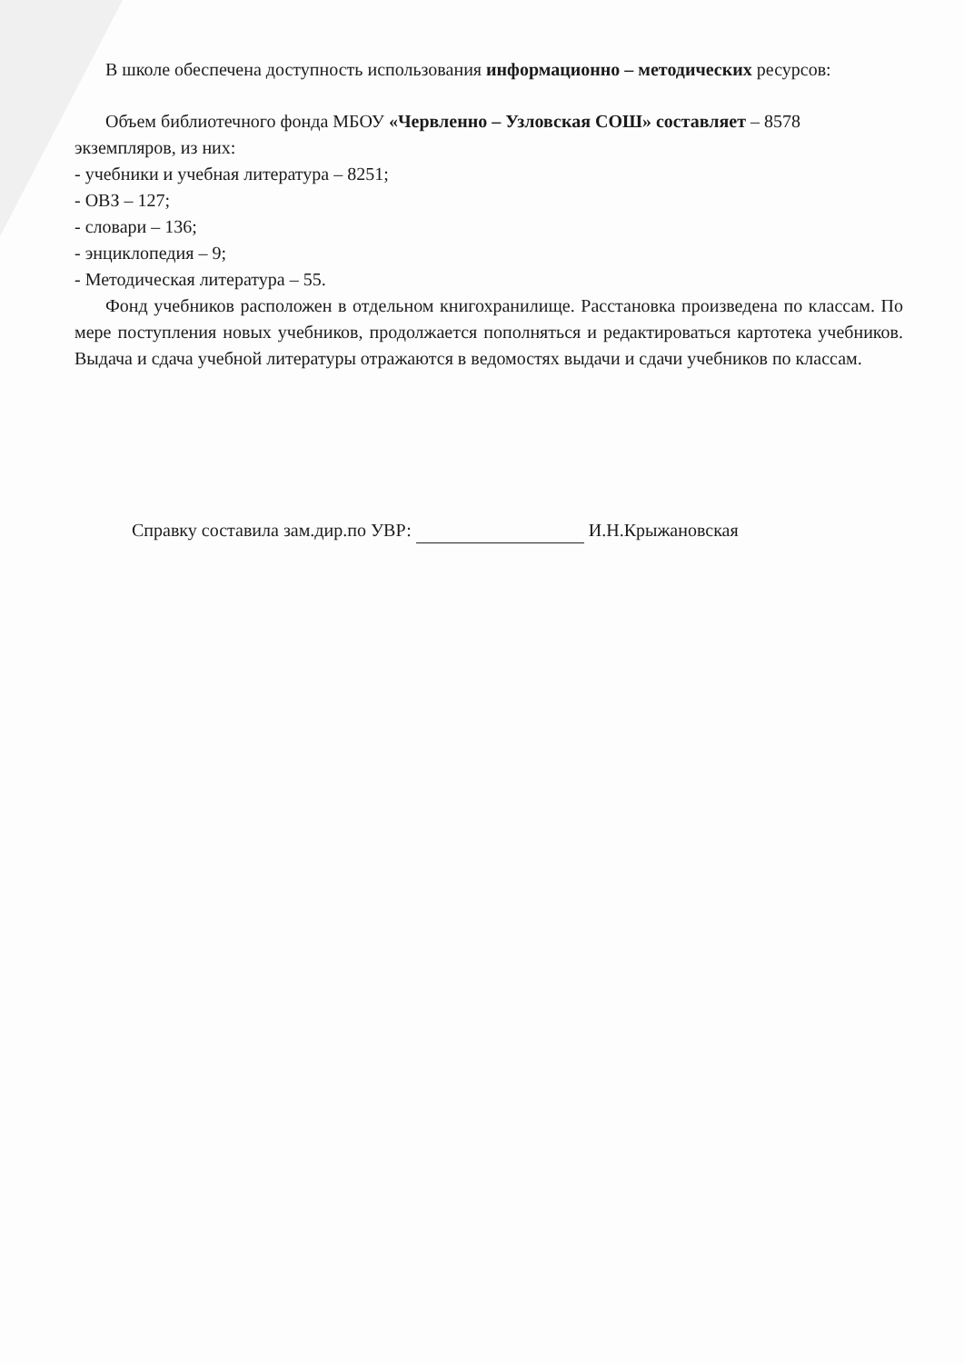В школе обеспечена доступность использования информационно – методических ресурсов:
Объем библиотечного фонда МБОУ «Червленно – Узловская СОШ» составляет – 8578 экземпляров, из них:
- учебники и учебная литература – 8251;
- ОВЗ – 127;
- словари – 136;
- энциклопедия – 9;
- Методическая литература – 55.
Фонд учебников расположен в отдельном книгохранилище. Расстановка произведена по классам. По мере поступления новых учебников, продолжается пополняться и редактироваться картотека учебников. Выдача и сдача учебной литературы отражаются в ведомостях выдачи и сдачи учебников по классам.
Справку составила зам.дир.по УВР: И.Н.Крыжановская